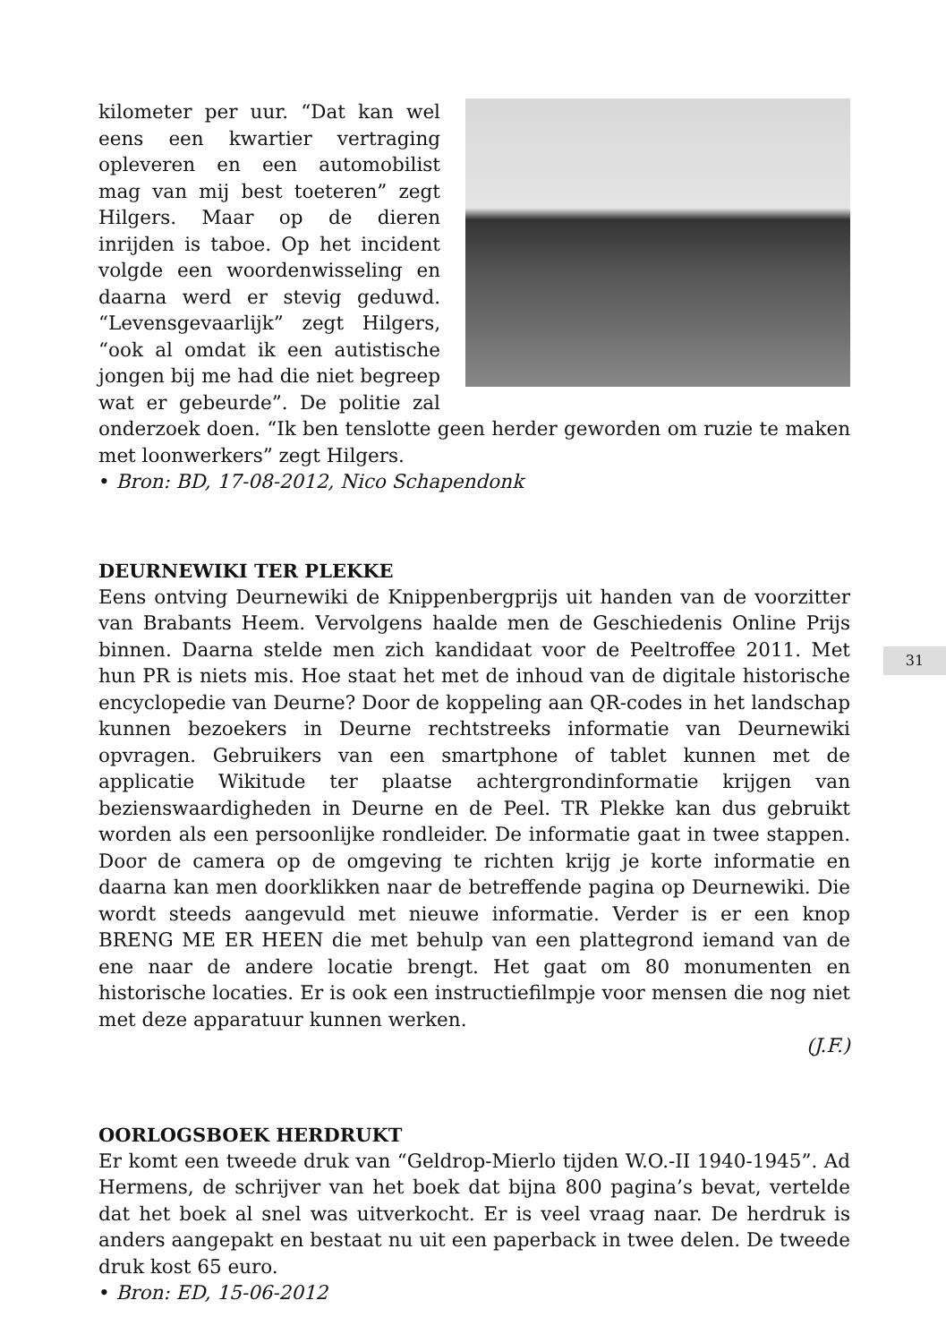kilometer per uur. “Dat kan wel eens een kwartier vertraging opleveren en een automobilist mag van mij best toeteren” zegt Hilgers. Maar op de dieren inrijden is taboe. Op het incident volgde een woordenwisseling en daarna werd er stevig geduwd. “Levensgevaarlijk” zegt Hilgers, “ook al omdat ik een autistische jongen bij me had die niet begreep wat er gebeurde”. De politie zal onderzoek doen. “Ik ben tenslotte geen herder geworden om ruzie te maken met loonwerkers” zegt Hilgers.
• Bron: BD, 17-08-2012, Nico Schapendonk
DEURNEWIKI TER PLEKKE
Eens ontving Deurnewiki de Knippenbergprijs uit handen van de voorzitter van Brabants Heem. Vervolgens haalde men de Geschiedenis Online Prijs binnen. Daarna stelde men zich kandidaat voor de Peeltroffee 2011. Met hun PR is niets mis. Hoe staat het met de inhoud van de digitale historische encyclopedie van Deurne? Door de koppeling aan QR-codes in het landschap kunnen bezoekers in Deurne rechtstreeks informatie van Deurnewiki opvragen. Gebruikers van een smartphone of tablet kunnen met de applicatie Wikitude ter plaatse achtergrondinformatie krijgen van bezienswaardigheden in Deurne en de Peel. TR Plekke kan dus gebruikt worden als een persoonlijke rondleider. De informatie gaat in twee stappen. Door de camera op de omgeving te richten krijg je korte informatie en daarna kan men doorklikken naar de betreffende pagina op Deurnewiki. Die wordt steeds aangevuld met nieuwe informatie. Verder is er een knop BRENG ME ER HEEN die met behulp van een plattegrond iemand van de ene naar de andere locatie brengt. Het gaat om 80 monumenten en historische locaties. Er is ook een instructiefilmpje voor mensen die nog niet met deze apparatuur kunnen werken.
(J.F.)
OORLOGSBOEK HERDRUKT
Er komt een tweede druk van “Geldrop-Mierlo tijden W.O.-II 1940-1945”. Ad Hermens, de schrijver van het boek dat bijna 800 pagina’s bevat, vertelde dat het boek al snel was uitverkocht. Er is veel vraag naar. De herdruk is anders aangepakt en bestaat nu uit een paperback in twee delen. De tweede druk kost 65 euro.
• Bron: ED, 15-06-2012
31